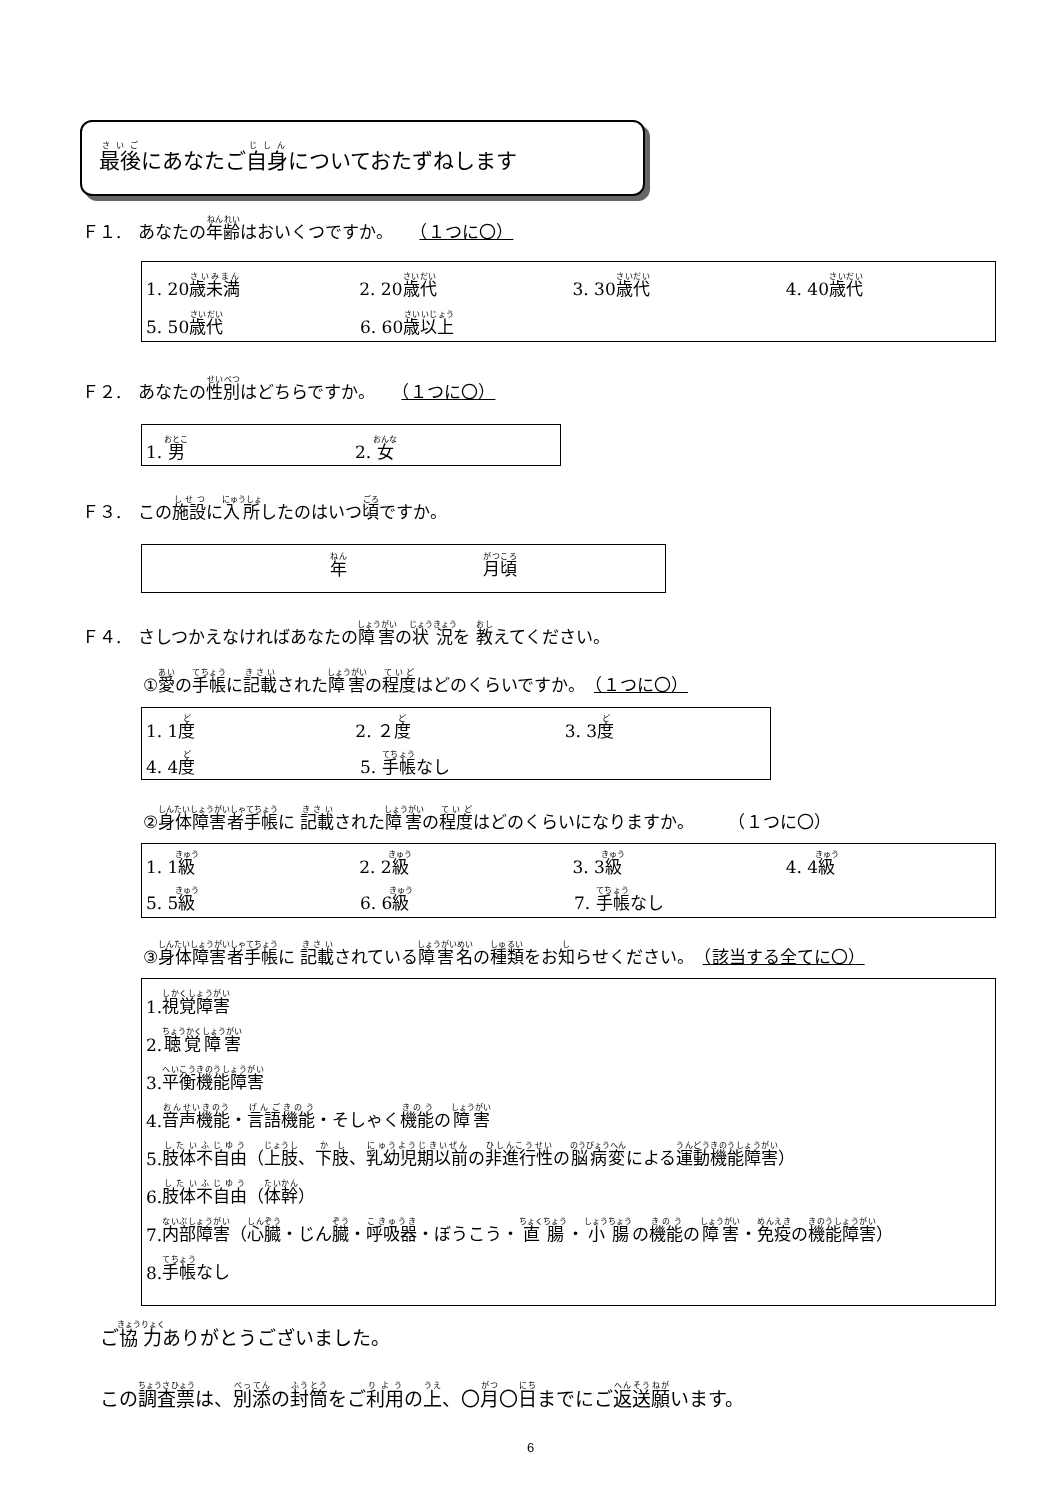最後にあなたご自身についておたずねします
Ｆ１.　あなたの年齢はおいくつですか。　　（１つに〇）
1. 20歳未満 2. 20歳代 3. 30歳代 4. 40歳代
5. 50歳代 6. 60歳以上
Ｆ２.　あなたの性別はどちらですか。　　（１つに〇）
1. 男 2. 女
Ｆ３.　この施設に入所したのはいつ頃ですか。
年　　　　　　　　月頃
Ｆ４.　さしつかえなければあなたの障害の状況を 教えてください。
①愛の手帳に記載された障害の程度はどのくらいですか。　（１つに〇）
1. 1度 2. ２度 3. 3度
4. 4度 5. 手帳なし
②身体障害者手帳に 記載された障害の程度はどのくらいになりますか。　　　（１つに〇）
1. 1級 2. 2級 3. 3級 4. 4級
5. 5級 6. 6級 7. 手帳なし
③身体障害者手帳に 記載されている障害名の種類をお知らせください。　（該当する全てに〇）
1. 視覚障害
2. 聴覚障害
3. 平衡機能障害
4. 音声機能 ・ 言語機能 ・そしゃく 機能 の 障害
5. 肢体不自由 （ 上肢 、 下肢 、 乳幼児期以前 の 非進行性 の 脳病変 による 運動機能障害 ）
6. 肢体不自由 （ 体幹 ）
7. 内部障害 （ 心臓 ・じん 臓 ・ 呼吸器 ・ぼうこう・ 直腸 ・ 小腸 の 機能 の 障害 ・ 免疫 の 機能障害 ）
8. 手帳 なし
ご協力ありがとうございました。
この調査票は、別添の封筒をご利用の上、〇月〇日までにご返送願います。
6